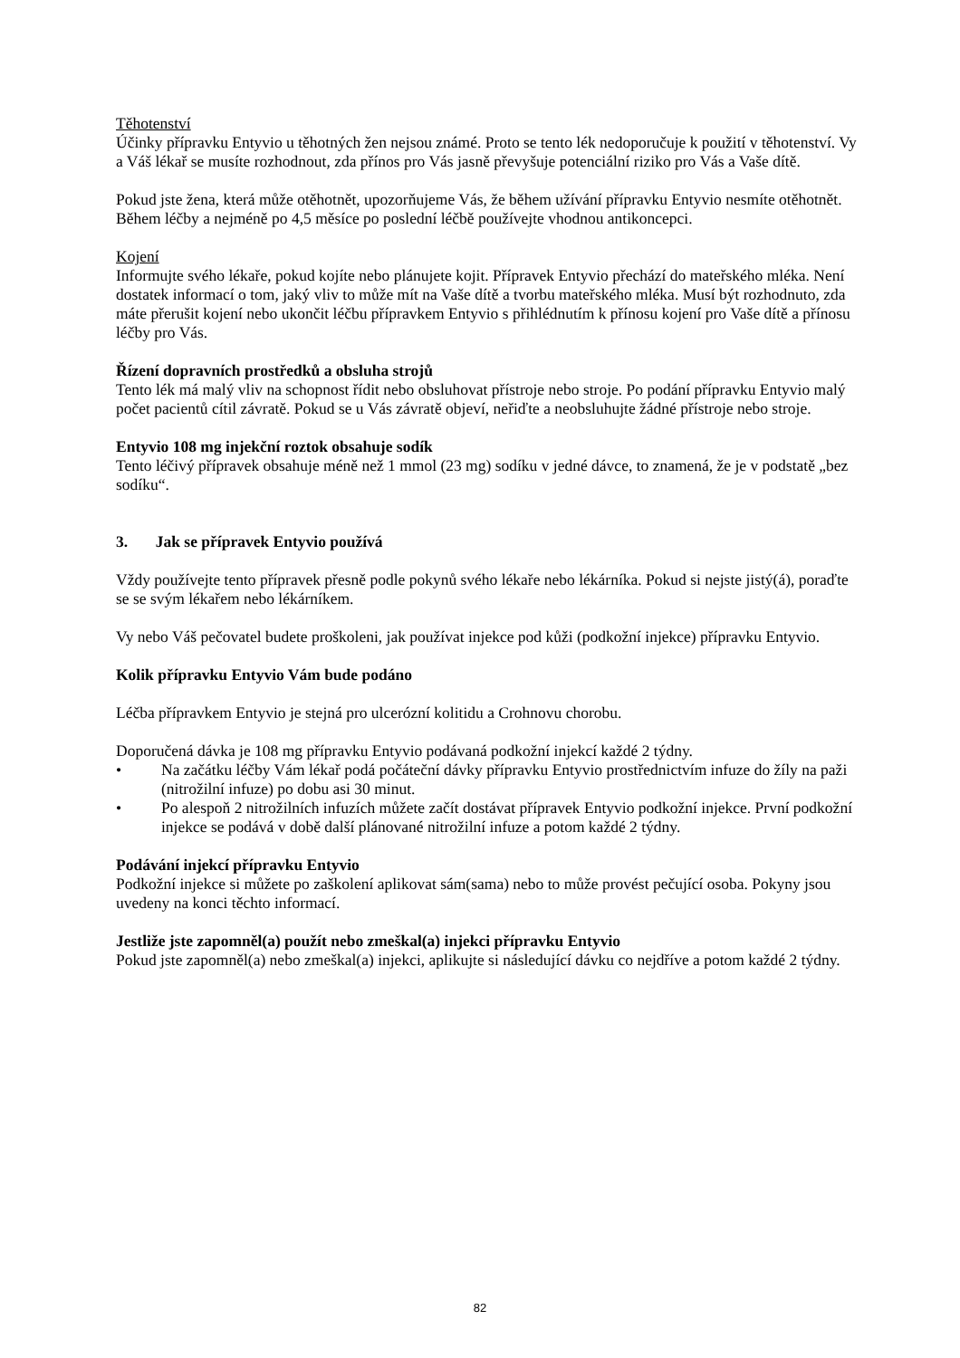Těhotenství
Účinky přípravku Entyvio u těhotných žen nejsou známé. Proto se tento lék nedoporučuje k použití v těhotenství. Vy a Váš lékař se musíte rozhodnout, zda přínos pro Vás jasně převyšuje potenciální riziko pro Vás a Vaše dítě.
Pokud jste žena, která může otěhotnět, upozorňujeme Vás, že během užívání přípravku Entyvio nesmíte otěhotnět. Během léčby a nejméně po 4,5 měsíce po poslední léčbě používejte vhodnou antikoncepci.
Kojení
Informujte svého lékaře, pokud kojíte nebo plánujete kojit. Přípravek Entyvio přechází do mateřského mléka. Není dostatek informací o tom, jaký vliv to může mít na Vaše dítě a tvorbu mateřského mléka. Musí být rozhodnuto, zda máte přerušit kojení nebo ukončit léčbu přípravkem Entyvio s přihlédnutím k přínosu kojení pro Vaše dítě a přínosu léčby pro Vás.
Řízení dopravních prostředků a obsluha strojů
Tento lék má malý vliv na schopnost řídit nebo obsluhovat přístroje nebo stroje. Po podání přípravku Entyvio malý počet pacientů cítil závratě. Pokud se u Vás závratě objeví, neřiďte a neobsluhujte žádné přístroje nebo stroje.
Entyvio 108 mg injekční roztok obsahuje sodík
Tento léčivý přípravek obsahuje méně než 1 mmol (23 mg) sodíku v jedné dávce, to znamená, že je v podstatě „bez sodíku“.
3. Jak se přípravek Entyvio používá
Vždy používejte tento přípravek přesně podle pokynů svého lékaře nebo lékárníka. Pokud si nejste jistý(á), poraďte se se svým lékařem nebo lékárníkem.
Vy nebo Váš pečovatel budete proškoleni, jak používat injekce pod kůži (podkožní injekce) přípravku Entyvio.
Kolik přípravku Entyvio Vám bude podáno
Léčba přípravkem Entyvio je stejná pro ulcerózní kolitidu a Crohnovu chorobu.
Doporučená dávka je 108 mg přípravku Entyvio podávaná podkožní injekcí každé 2 týdny.
• Na začátku léčby Vám lékař podá počáteční dávky přípravku Entyvio prostřednictvím infuze do žíly na paži (nitrožilní infuze) po dobu asi 30 minut.
• Po alespoň 2 nitrožilních infuzích můžete začít dostávat přípravek Entyvio podkožní injekce. První podkožní injekce se podává v době další plánované nitrožilní infuze a potom každé 2 týdny.
Podávání injekcí přípravku Entyvio
Podkožní injekce si můžete po zaškolení aplikovat sám(sama) nebo to může provést pečující osoba. Pokyny jsou uvedeny na konci těchto informací.
Jestliže jste zapomněl(a) použít nebo zmeškal(a) injekci přípravku Entyvio
Pokud jste zapomněl(a) nebo zmeškal(a) injekci, aplikujte si následující dávku co nejdříve a potom každé 2 týdny.
82